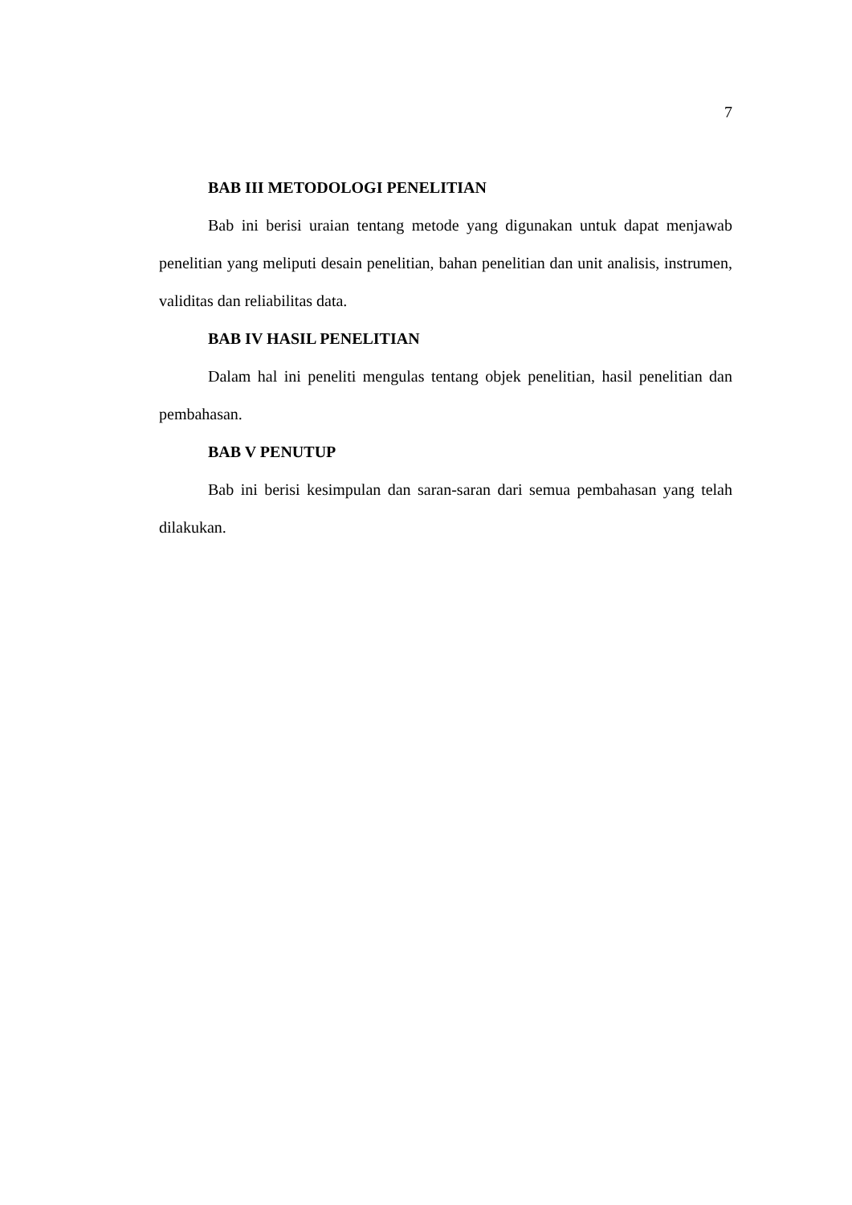7
BAB III METODOLOGI PENELITIAN
Bab ini berisi uraian tentang metode yang digunakan untuk dapat menjawab penelitian yang meliputi desain penelitian, bahan penelitian dan unit analisis, instrumen, validitas dan reliabilitas data.
BAB IV HASIL PENELITIAN
Dalam hal ini peneliti mengulas tentang objek penelitian, hasil penelitian dan pembahasan.
BAB V PENUTUP
Bab ini berisi kesimpulan dan saran-saran dari semua pembahasan yang telah dilakukan.